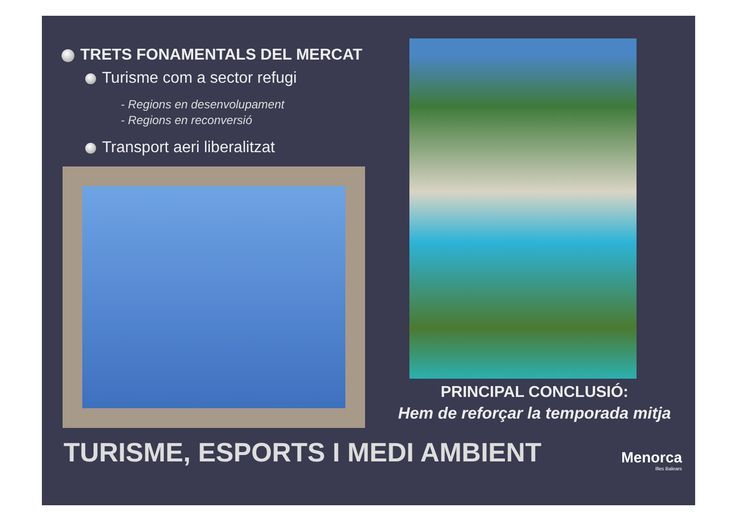TRETS FONAMENTALS DEL MERCAT
Turisme com a sector refugi
- Regions en desenvolupament
- Regions en reconversió
Transport aeri liberalitzat
PRINCIPAL CONCLUSIÓ:
Hem de reforçar la temporada mitja
TURISME, ESPORTS I MEDI AMBIENT
Menorca
Illes Balears